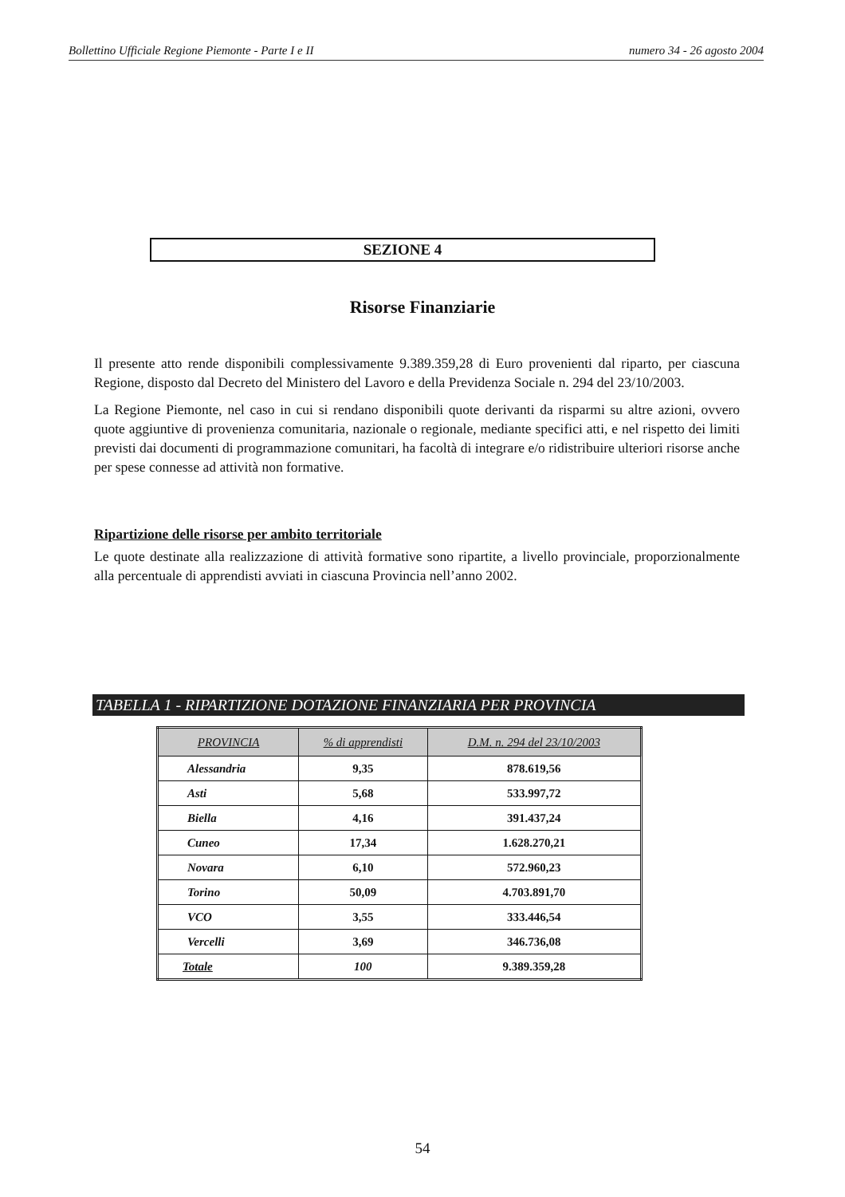Bollettino Ufficiale Regione Piemonte - Parte I e II numero 34 - 26 agosto 2004
SEZIONE 4
Risorse Finanziarie
Il presente atto rende disponibili complessivamente 9.389.359,28 di Euro provenienti dal riparto, per ciascuna Regione, disposto dal Decreto del Ministero del Lavoro e della Previdenza Sociale n. 294 del 23/10/2003.
La Regione Piemonte, nel caso in cui si rendano disponibili quote derivanti da risparmi su altre azioni, ovvero quote aggiuntive di provenienza comunitaria, nazionale o regionale, mediante specifici atti, e nel rispetto dei limiti previsti dai documenti di programmazione comunitari, ha facoltà di integrare e/o ridistribuire ulteriori risorse anche per spese connesse ad attività non formative.
Ripartizione delle risorse per ambito territoriale
Le quote destinate alla realizzazione di attività formative sono ripartite, a livello provinciale, proporzionalmente alla percentuale di apprendisti avviati in ciascuna Provincia nell’anno 2002.
TABELLA 1 - RIPARTIZIONE DOTAZIONE FINANZIARIA PER PROVINCIA
| PROVINCIA | % di apprendisti | D.M. n. 294 del 23/10/2003 |
| --- | --- | --- |
| Alessandria | 9,35 | 878.619,56 |
| Asti | 5,68 | 533.997,72 |
| Biella | 4,16 | 391.437,24 |
| Cuneo | 17,34 | 1.628.270,21 |
| Novara | 6,10 | 572.960,23 |
| Torino | 50,09 | 4.703.891,70 |
| VCO | 3,55 | 333.446,54 |
| Vercelli | 3,69 | 346.736,08 |
| Totale | 100 | 9.389.359,28 |
54